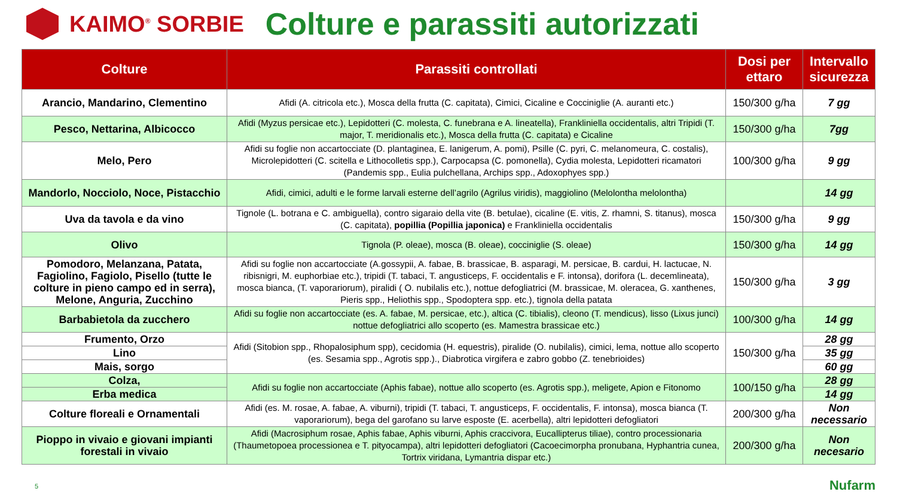KAIMO<sup>®</sup> SORBIE
Colture e parassiti autorizzati
| Colture | Parassiti controllati | Dosi per ettaro | Intervallo sicurezza |
| --- | --- | --- | --- |
| Arancio, Mandarino, Clementino | Afidi (A. citricola etc.), Mosca della frutta (C. capitata), Cimici, Cicaline e Coccinigli​e (A. auranti etc.) | 150/300 g/ha | 7 gg |
| Pesco, Nettarina, Albicocco | Afidi (Myzus persicae etc.), Lepidotteri (C. molesta, C. funebrana e A. lineatella), Frankliniella occidentalis, altri Tripidi (T. major, T. meridionalis etc.), Mosca della frutta (C. capitata) e Cicaline | 150/300 g/ha | 7gg |
| Melo, Pero | Afidi su foglie non accartocciate (D. plantaginea, E. lanigerum, A. pomi), Psille (C. pyri, C. melanomeura, C. costalis), Microlepidotteri (C. scitella e Lithocolletis spp.), Carpocapsa (C. pomonella), Cydia molesta, Lepidotteri ricamatori (Pandemis spp., Eulia pulchellana, Archips spp., Adoxophyes spp.) | 100/300 g/ha | 9 gg |
| Mandorlo, Nocciolo, Noce, Pistacchio | Afidi, cimici, adulti e le forme larvali esterne dell’agrilo (Agrilus viridis), maggiolino (Melolontha melolontha) | | 14 gg |
| Uva da tavola e da vino | Tignole (L. botrana e C. ambiguella), contro sigaraio della vite (B. betulae), cicaline (E. vitis, Z. rhamni, S. titanus), mosca (C. capitata), popillia (Popillia japonica) e Frankliniella occidentalis | 150/300 g/ha | 9 gg |
| Olivo | Tignola (P. oleae), mosca (B. oleae), cocciniglie (S. oleae) | 150/300 g/ha | 14 gg |
| Pomodoro, Melanzana, Patata, Fagiolino, Fagiolo, Pisello (tutte le colture in pieno campo ed in serra), Melone, Anguria, Zucchino | Afidi su foglie non accartocciate (A.gossypii, A. fabae, B. brassicae, B. asparagi, M. persicae, B. cardui, H. lactucae, N. ribisnigri, M. euphorbiae etc.), tripidi (T. tabaci, T. angusticeps, F. occidentalis e F. intonsa), dorifora (L. decemlineata), mosca bianca, (T. vaporariorum), piralidi ( O. nubilalis etc.), nottue defogliatrici (M. brassicae, M. oleracea, G. xanthenes, Pieris spp., Heliothis spp., Spodoptera spp. etc.), tignola della patata | 150/300 g/ha | 3 gg |
| Barbabietola da zucchero | Afidi su foglie non accartocciate (es. A. fabae, M. persicae, etc.), altica (C. tibialis), cleono (T. mendicus), lisso (Lixus junci) nottue defogliatrici allo scoperto (es. Mamestra brassicae etc.) | 100/300 g/ha | 14 gg |
| Frumento, Orzo | Afidi (Sitobion spp., Rhopalosiphum spp), cecidomia (H. equestris), piralide (O. nubilalis), cimici, lema, nottue allo scoperto (es. Sesamia spp., Agrotis spp.)., Diabrotica virgifera e zabro gobbo (Z. tenebrioides) | 150/300 g/ha | 28 gg |
| Lino | | | 35 gg |
| Mais, sorgo | | | 60 gg |
| Colza, | Afidi su foglie non accartocciate (Aphis fabae), nottue allo scoperto (es. Agrotis spp.), meligete, Apion e Fitonomo | 100/150 g/ha | 28 gg |
| Erba medica | | | 14 gg |
| Colture floreali e Ornamentali | Afidi (es. M. rosae, A. fabae, A. viburni), tripidi (T. tabaci, T. angusticeps, F. occidentalis, F. intonsa), mosca bianca (T. vaporariorum), bega del garofano su larve esposte (E. acerbella), altri lepidotteri defogliatori | 200/300 g/ha | Non necessario |
| Pioppo in vivaio e giovani impianti forestali in vivaio | Afidi (Macrosiphum rosae, Aphis fabae, Aphis viburni, Aphis craccivora, Eucallipterus tiliae), contro processionaria (Thaumetopoea processionea e T. pityocampa), altri lepidotteri defogliatori (Cacoecimorpha pronubana, Hyphantria cunea, Tortrix viridana, Lymantria dispar etc.) | 200/300 g/ha | Non necesario |
5 Nufarm